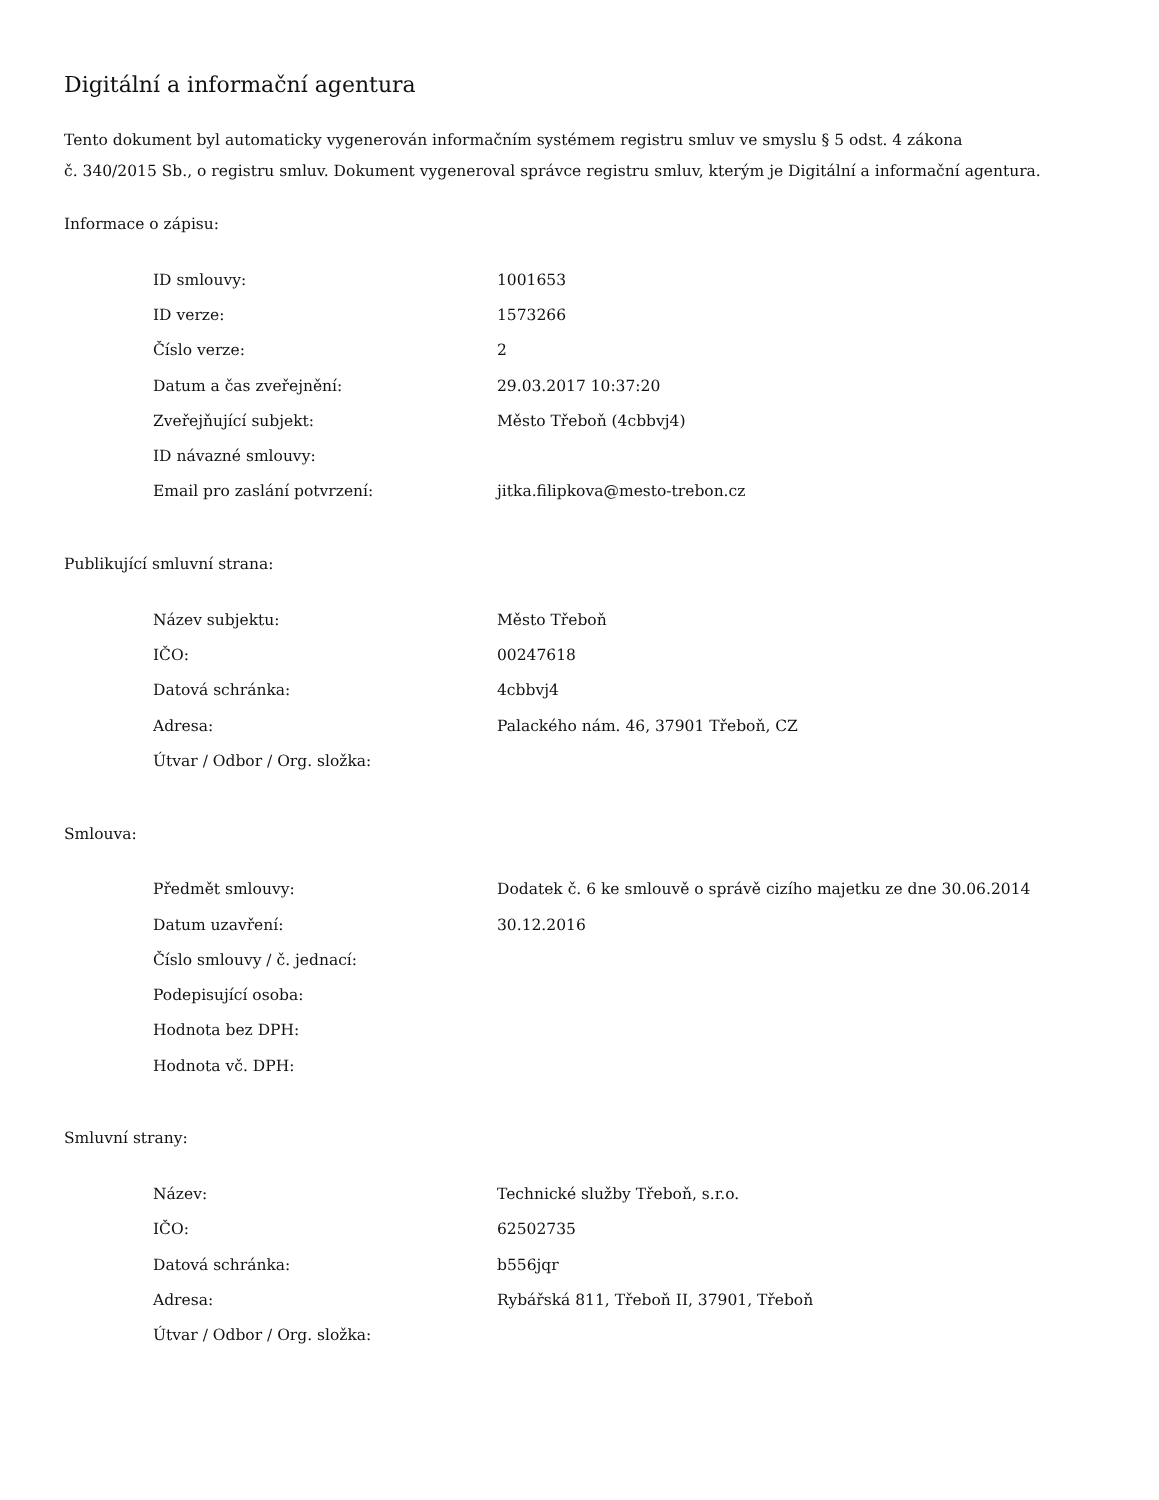Digitální a informační agentura
Tento dokument byl automaticky vygenerován informačním systémem registru smluv ve smyslu § 5 odst. 4 zákona
č. 340/2015 Sb., o registru smluv. Dokument vygeneroval správce registru smluv, kterým je Digitální a informační agentura.
Informace o zápisu:
| ID smlouvy: | 1001653 |
| ID verze: | 1573266 |
| Číslo verze: | 2 |
| Datum a čas zveřejnění: | 29.03.2017 10:37:20 |
| Zveřejňující subjekt: | Město Třeboň (4cbbvj4) |
| ID návazné smlouvy: | |
| Email pro zaslání potvrzení: | jitka.filipkova@mesto-trebon.cz |
Publikující smluvní strana:
| Název subjektu: | Město Třeboň |
| IČO: | 00247618 |
| Datová schránka: | 4cbbvj4 |
| Adresa: | Palackého nám. 46, 37901 Třeboň, CZ |
| Útvar / Odbor / Org. složka: | |
Smlouva:
| Předmět smlouvy: | Dodatek č. 6 ke smlouvě o správě cizího majetku ze dne 30.06.2014 |
| Datum uzavření: | 30.12.2016 |
| Číslo smlouvy / č. jednací: | |
| Podepisující osoba: | |
| Hodnota bez DPH: | |
| Hodnota vč. DPH: | |
Smluvní strany:
| Název: | Technické služby Třeboň, s.r.o. |
| IČO: | 62502735 |
| Datová schránka: | b556jqr |
| Adresa: | Rybářská 811, Třeboň II, 37901, Třeboň |
| Útvar / Odbor / Org. složka: | |